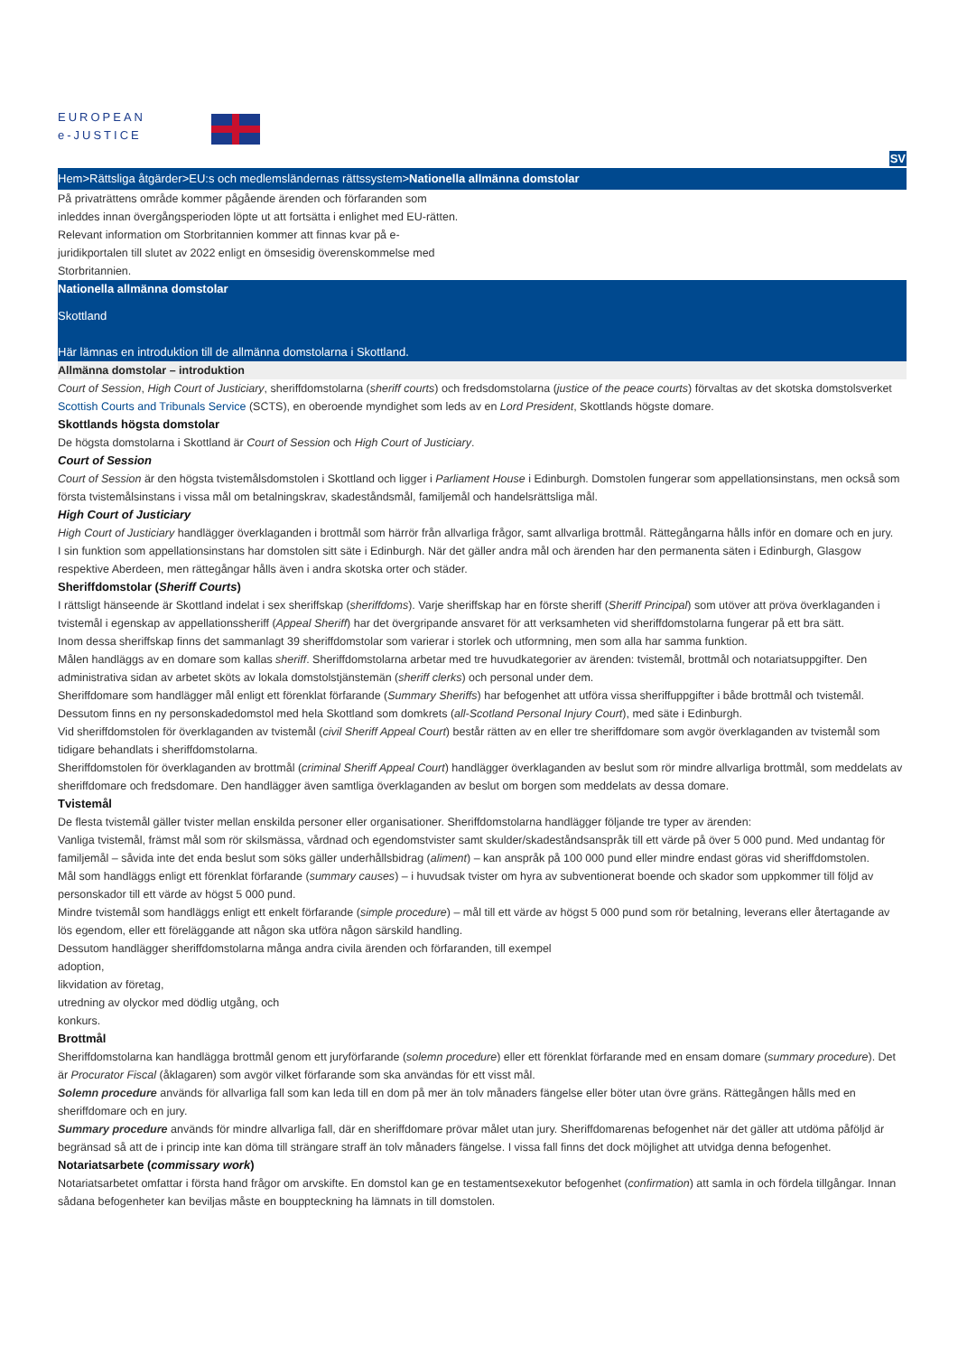EUROPEAN
e-JUSTICE
SV
Hem>Rättsliga åtgärder>EU:s och medlemsländernas rättssystem>Nationella allmänna domstolar
På privaträttens område kommer pågående ärenden och förfaranden som inleddes innan övergångsperioden löpte ut att fortsätta i enlighet med EU-rätten. Relevant information om Storbritannien kommer att finnas kvar på e-juridikportalen till slutet av 2022 enligt en ömsesidig överenskommelse med Storbritannien.
Nationella allmänna domstolar
Skottland
Här lämnas en introduktion till de allmänna domstolarna i Skottland.
Allmänna domstolar – introduktion
Court of Session, High Court of Justiciary, sheriffdomstolarna (sheriff courts) och fredsdomstolarna (justice of the peace courts) förvaltas av det skotska domstolsverket Scottish Courts and Tribunals Service (SCTS), en oberoende myndighet som leds av en Lord President, Skottlands högste domare.
Skottlands högsta domstolar
De högsta domstolarna i Skottland är Court of Session och High Court of Justiciary.
Court of Session
Court of Session är den högsta tvistemålsdomstolen i Skottland och ligger i Parliament House i Edinburgh. Domstolen fungerar som appellationsinstans, men också som första tvistemålsinstans i vissa mål om betalningskrav, skadeståndsmål, familjemål och handelsrättsliga mål.
High Court of Justiciary
High Court of Justiciary handlägger överklaganden i brottmål som härrör från allvarliga frågor, samt allvarliga brottmål. Rättegångarna hålls inför en domare och en jury.
I sin funktion som appellationsinstans har domstolen sitt säte i Edinburgh. När det gäller andra mål och ärenden har den permanenta säten i Edinburgh, Glasgow respektive Aberdeen, men rättegångar hålls även i andra skotska orter och städer.
Sheriffdomstolar (Sheriff Courts)
I rättsligt hänseende är Skottland indelat i sex sheriffskap (sheriffdoms). Varje sheriffskap har en förste sheriff (Sheriff Principal) som utöver att pröva överklaganden i tvistemål i egenskap av appellationssheriff (Appeal Sheriff) har det övergripande ansvaret för att verksamheten vid sheriffdomstolarna fungerar på ett bra sätt.
Inom dessa sheriffskap finns det sammanlagt 39 sheriffdomstolar som varierar i storlek och utformning, men som alla har samma funktion.
Målen handläggs av en domare som kallas sheriff. Sheriffdomstolarna arbetar med tre huvudkategorier av ärenden: tvistemål, brottmål och notariatsuppgifter. Den administrativa sidan av arbetet sköts av lokala domstolstjänstemän (sheriff clerks) och personal under dem.
Sheriffdomare som handlägger mål enligt ett förenklat förfarande (Summary Sheriffs) har befogenhet att utföra vissa sheriffuppgifter i både brottmål och tvistemål.
Dessutom finns en ny personskadedomstol med hela Skottland som domkrets (all-Scotland Personal Injury Court), med säte i Edinburgh.
Vid sheriffdomstolen för överklaganden av tvistemål (civil Sheriff Appeal Court) består rätten av en eller tre sheriffdomare som avgör överklaganden av tvistemål som tidigare behandlats i sheriffdomstolarna.
Sheriffdomstolen för överklaganden av brottmål (criminal Sheriff Appeal Court) handlägger överklaganden av beslut som rör mindre allvarliga brottmål, som meddelats av sheriffdomare och fredsdomare. Den handlägger även samtliga överklaganden av beslut om borgen som meddelats av dessa domare.
Tvistemål
De flesta tvistemål gäller tvister mellan enskilda personer eller organisationer. Sheriffdomstolarna handlägger följande tre typer av ärenden:
Vanliga tvistemål, främst mål som rör skilsmässa, vårdnad och egendomstvister samt skulder/skadeståndsanspråk till ett värde på över 5 000 pund. Med undantag för familjemål – såvida inte det enda beslut som söks gäller underhållsbidrag (aliment) – kan anspråk på 100 000 pund eller mindre endast göras vid sheriffdomstolen.
Mål som handläggs enligt ett förenklat förfarande (summary causes) – i huvudsak tvister om hyra av subventionerat boende och skador som uppkommer till följd av personskador till ett värde av högst 5 000 pund.
Mindre tvistemål som handläggs enligt ett enkelt förfarande (simple procedure) – mål till ett värde av högst 5 000 pund som rör betalning, leverans eller återtagande av lös egendom, eller ett föreläggande att någon ska utföra någon särskild handling.
Dessutom handlägger sheriffdomstolarna många andra civila ärenden och förfaranden, till exempel
adoption,
likvidation av företag,
utredning av olyckor med dödlig utgång, och
konkurs.
Brottmål
Sheriffdomstolarna kan handlägga brottmål genom ett juryförfarande (solemn procedure) eller ett förenklat förfarande med en ensam domare (summary procedure). Det är Procurator Fiscal (åklagaren) som avgör vilket förfarande som ska användas för ett visst mål.
Solemn procedure används för allvarliga fall som kan leda till en dom på mer än tolv månaders fängelse eller böter utan övre gräns. Rättegången hålls med en sheriffdomare och en jury.
Summary procedure används för mindre allvarliga fall, där en sheriffdomare prövar målet utan jury. Sheriffdomarenas befogenhet när det gäller att utdöma påföljd är begränsad så att de i princip inte kan döma till strängare straff än tolv månaders fängelse. I vissa fall finns det dock möjlighet att utvidga denna befogenhet.
Notariatsarbete (commissary work)
Notariatsarbetet omfattar i första hand frågor om arvskifte. En domstol kan ge en testamentsexekutor befogenhet (confirmation) att samla in och fördela tillgångar. Innan sådana befogenheter kan beviljas måste en bouppteckning ha lämnats in till domstolen.